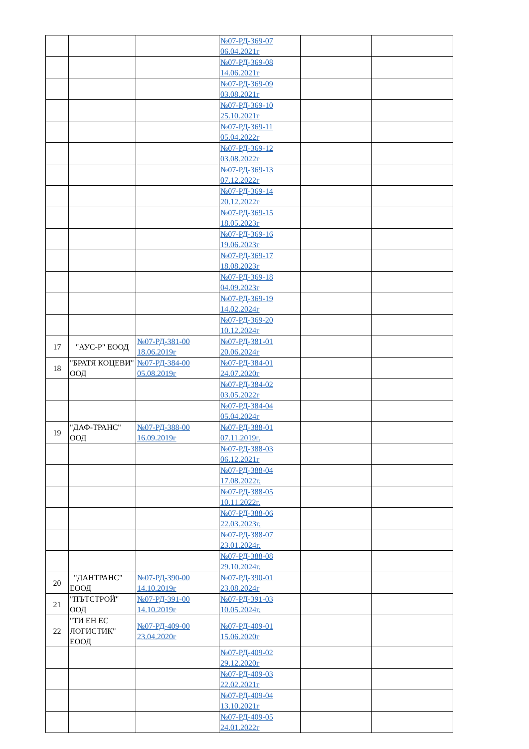| | | | №07-РД-369-07 06.04.2021г | | |
| | | | №07-РД-369-08 14.06.2021г | | |
| | | | №07-РД-369-09 03.08.2021г | | |
| | | | №07-РД-369-10 25.10.2021г | | |
| | | | №07-РД-369-11 05.04.2022г | | |
| | | | №07-РД-369-12 03.08.2022г | | |
| | | | №07-РД-369-13 07.12.2022г | | |
| | | | №07-РД-369-14 20.12.2022г | | |
| | | | №07-РД-369-15 18.05.2023г | | |
| | | | №07-РД-369-16 19.06.2023г | | |
| | | | №07-РД-369-17 18.08.2023г | | |
| | | | №07-РД-369-18 04.09.2023г | | |
| | | | №07-РД-369-19 14.02.2024г | | |
| | | | №07-РД-369-20 10.12.2024г | | |
| 17 | "АУС-Р" ЕООД | №07-РД-381-00 18.06.2019г | №07-РД-381-01 20.06.2024г | | |
| 18 | "БРАТЯ КОЦЕВИ" ООД | №07-РД-384-00 05.08.2019г | №07-РД-384-01 24.07.2020г | | |
| | | | №07-РД-384-02 03.05.2022г | | |
| | | | №07-РД-384-04 05.04.2024г | | |
| 19 | "ДАФ-ТРАНС" ООД | №07-РД-388-00 16.09.2019г | №07-РД-388-01 07.11.2019г. | | |
| | | | №07-РД-388-03 06.12.2021г | | |
| | | | №07-РД-388-04 17.08.2022г. | | |
| | | | №07-РД-388-05 10.11.2022г. | | |
| | | | №07-РД-388-06 22.03.2023г. | | |
| | | | №07-РД-388-07 23.01.2024г. | | |
| | | | №07-РД-388-08 29.10.2024г. | | |
| 20 | "ДАНТРАНС" ЕООД | №07-РД-390-00 14.10.2019г | №07-РД-390-01 23.08.2024г | | |
| 21 | "ПЪТСТРОЙ" ООД | №07-РД-391-00 14.10.2019г | №07-РД-391-03 10.05.2024г. | | |
| 22 | "ТИ ЕН ЕС ЛОГИСТИК" ЕООД | №07-РД-409-00 23.04.2020г | №07-РД-409-01 15.06.2020г | | |
| | | | №07-РД-409-02 29.12.2020г | | |
| | | | №07-РД-409-03 22.02.2021г | | |
| | | | №07-РД-409-04 13.10.2021г | | |
| | | | №07-РД-409-05 24.01.2022г | | |